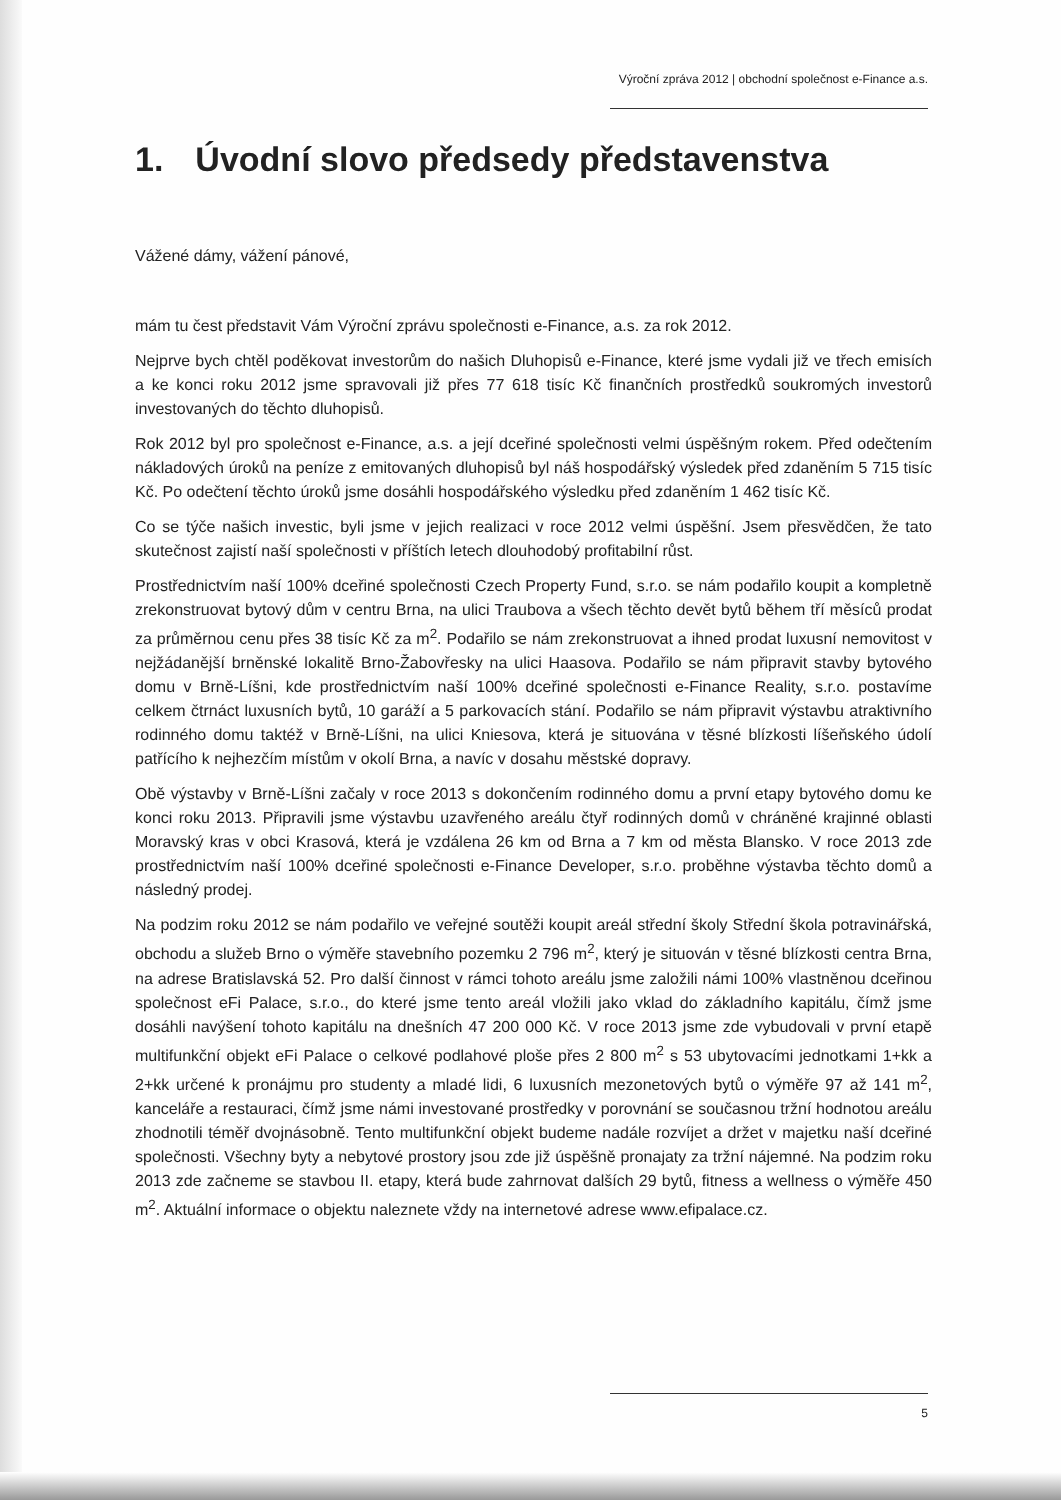Výroční zpráva 2012 | obchodní společnost e-Finance a.s.
1. Úvodní slovo předsedy představenstva
Vážené dámy, vážení pánové,
mám tu čest představit Vám Výroční zprávu společnosti e-Finance, a.s. za rok 2012.
Nejprve bych chtěl poděkovat investorům do našich Dluhopisů e-Finance, které jsme vydali již ve třech emisích a ke konci roku 2012 jsme spravovali již přes 77 618 tisíc Kč finančních prostředků soukromých investorů investovaných do těchto dluhopisů.
Rok 2012 byl pro společnost e-Finance, a.s. a její dceřiné společnosti velmi úspěšným rokem. Před odečtením nákladových úroků na peníze z emitovaných dluhopisů byl náš hospodářský výsledek před zdaněním 5 715 tisíc Kč. Po odečtení těchto úroků jsme dosáhli hospodářského výsledku před zdaněním 1 462 tisíc Kč.
Co se týče našich investic, byli jsme v jejich realizaci v roce 2012 velmi úspěšní. Jsem přesvědčen, že tato skutečnost zajistí naší společnosti v příštích letech dlouhodobý profitabilní růst.
Prostřednictvím naší 100% dceřiné společnosti Czech Property Fund, s.r.o. se nám podařilo koupit a kompletně zrekonstruovat bytový dům v centru Brna, na ulici Traubova a všech těchto devět bytů během tří měsíců prodat za průměrnou cenu přes 38 tisíc Kč za m<sup>2</sup>. Podařilo se nám zrekonstruovat a ihned prodat luxusní nemovitost v nejžádanější brněnské lokalitě Brno-Žabovřesky na ulici Haasova. Podařilo se nám připravit stavby bytového domu v Brně-Líšni, kde prostřednictvím naší 100% dceřiné společnosti e-Finance Reality, s.r.o. postavíme celkem čtrnáct luxusních bytů, 10 garáží a 5 parkovacích stání. Podařilo se nám připravit výstavbu atraktivního rodinného domu taktéž v Brně-Líšni, na ulici Kniesova, která je situována v těsné blízkosti líšeňského údolí patřícího k nejhezčím místům v okolí Brna, a navíc v dosahu městské dopravy.
Obě výstavby v Brně-Líšni začaly v roce 2013 s dokončením rodinného domu a první etapy bytového domu ke konci roku 2013. Připravili jsme výstavbu uzavřeného areálu čtyř rodinných domů v chráněné krajinné oblasti Moravský kras v obci Krasová, která je vzdálena 26 km od Brna a 7 km od města Blansko. V roce 2013 zde prostřednictvím naší 100% dceřiné společnosti e-Finance Developer, s.r.o. proběhne výstavba těchto domů a následný prodej.
Na podzim roku 2012 se nám podařilo ve veřejné soutěži koupit areál střední školy Střední škola potravinářská, obchodu a služeb Brno o výměře stavebního pozemku 2 796 m<sup>2</sup>, který je situován v těsné blízkosti centra Brna, na adrese Bratislavská 52. Pro další činnost v rámci tohoto areálu jsme založili námi 100% vlastněnou dceřinou společnost eFi Palace, s.r.o., do které jsme tento areál vložili jako vklad do základního kapitálu, čímž jsme dosáhli navýšení tohoto kapitálu na dnešních 47 200 000 Kč. V roce 2013 jsme zde vybudovali v první etapě multifunkční objekt eFi Palace o celkové podlahové ploše přes 2 800 m<sup>2</sup> s 53 ubytovacími jednotkami 1+kk a 2+kk určené k pronájmu pro studenty a mladé lidi, 6 luxusních mezonetových bytů o výměře 97 až 141 m<sup>2</sup>, kanceláře a restauraci, čímž jsme námi investované prostředky v porovnání se současnou tržní hodnotou areálu zhodnotili téměř dvojnásobně. Tento multifunkční objekt budeme nadále rozvíjet a držet v majetku naší dceřiné společnosti. Všechny byty a nebytové prostory jsou zde již úspěšně pronajaty za tržní nájemné. Na podzim roku 2013 zde začneme se stavbou II. etapy, která bude zahrnovat dalších 29 bytů, fitness a wellness o výměře 450 m<sup>2</sup>. Aktuální informace o objektu naleznete vždy na internetové adrese www.efipalace.cz.
5